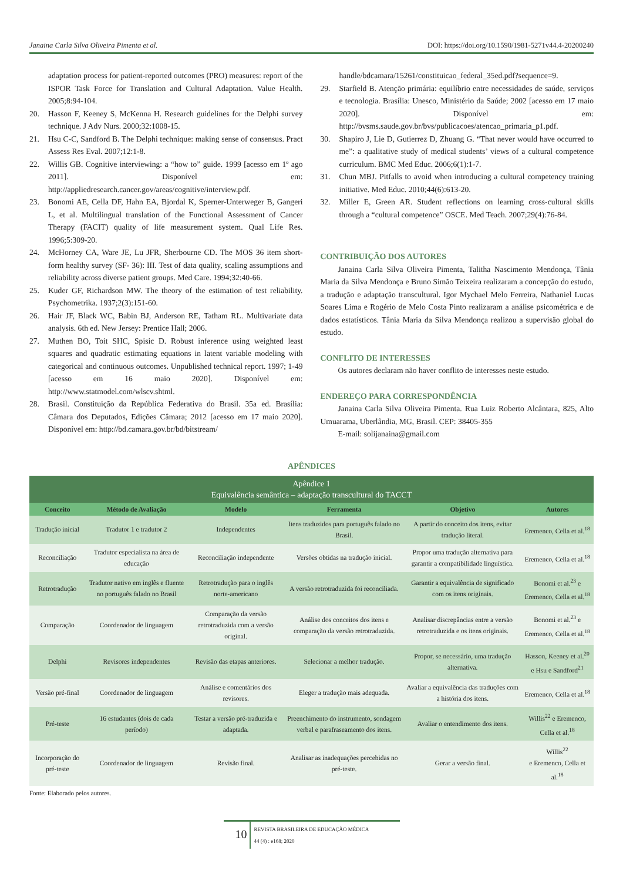Janaina Carla Silva Oliveira Pimenta et al. DOI: https://doi.org/10.1590/1981-5271v44.4-20200240
adaptation process for patient-reported outcomes (PRO) measures: report of the ISPOR Task Force for Translation and Cultural Adaptation. Value Health. 2005;8:94-104.
20. Hasson F, Keeney S, McKenna H. Research guidelines for the Delphi survey technique. J Adv Nurs. 2000;32:1008-15.
21. Hsu C-C, Sandford B. The Delphi technique: making sense of consensus. Pract Assess Res Eval. 2007;12:1-8.
22. Willis GB. Cognitive interviewing: a “how to” guide. 1999 [acesso em 1º ago 2011]. Disponível em: http://appliedresearch.cancer.gov/areas/cognitive/interview.pdf.
23. Bonomi AE, Cella DF, Hahn EA, Bjordal K, Sperner-Unterweger B, Gangeri L, et al. Multilingual translation of the Functional Assessment of Cancer Therapy (FACIT) quality of life measurement system. Qual Life Res. 1996;5:309-20.
24. McHorney CA, Ware JE, Lu JFR, Sherbourne CD. The MOS 36 item short-form healthy survey (SF- 36): III. Test of data quality, scaling assumptions and reliability across diverse patient groups. Med Care. 1994;32:40-66.
25. Kuder GF, Richardson MW. The theory of the estimation of test reliability. Psychometrika. 1937;2(3):151-60.
26. Hair JF, Black WC, Babin BJ, Anderson RE, Tatham RL. Multivariate data analysis. 6th ed. New Jersey: Prentice Hall; 2006.
27. Muthen BO, Toit SHC, Spisic D. Robust inference using weighted least squares and quadratic estimating equations in latent variable modeling with categorical and continuous outcomes. Unpublished technical report. 1997; 1-49 [acesso em 16 maio 2020]. Disponível em: http://www.statmodel.com/wlscv.shtml.
28. Brasil. Constituição da República Federativa do Brasil. 35a ed. Brasília: Câmara dos Deputados, Edições Câmara; 2012 [acesso em 17 maio 2020]. Disponível em: http://bd.camara.gov.br/bd/bitstream/
handle/bdcamara/15261/constituicao_federal_35ed.pdf?sequence=9.
29. Starfield B. Atenção primária: equilíbrio entre necessidades de saúde, serviços e tecnologia. Brasília: Unesco, Ministério da Saúde; 2002 [acesso em 17 maio 2020]. Disponível em: http://bvsms.saude.gov.br/bvs/publicacoes/atencao_primaria_p1.pdf.
30. Shapiro J, Lie D, Gutierrez D, Zhuang G. “That never would have occurred to me”: a qualitative study of medical students’ views of a cultural competence curriculum. BMC Med Educ. 2006;6(1):1-7.
31. Chun MBJ. Pitfalls to avoid when introducing a cultural competency training initiative. Med Educ. 2010;44(6):613-20.
32. Miller E, Green AR. Student reflections on learning cross-cultural skills through a “cultural competence” OSCE. Med Teach. 2007;29(4):76-84.
CONTRIBUIÇÃO DOS AUTORES
Janaina Carla Silva Oliveira Pimenta, Talitha Nascimento Mendonça, Tânia Maria da Silva Mendonça e Bruno Simão Teixeira realizaram a concepção do estudo, a tradução e adaptação transcultural. Igor Mychael Melo Ferreira, Nathaniel Lucas Soares Lima e Rogério de Melo Costa Pinto realizaram a análise psicométrica e de dados estatísticos. Tânia Maria da Silva Mendonça realizou a supervisão global do estudo.
CONFLITO DE INTERESSES
Os autores declaram não haver conflito de interesses neste estudo.
ENDEREÇO PARA CORRESPONDÊNCIA
Janaina Carla Silva Oliveira Pimenta. Rua Luiz Roberto Alcântara, 825, Alto Umuarama, Uberlândia, MG, Brasil. CEP: 38405-355
E-mail: solijanaina@gmail.com
APÊNDICES
| Apêndice 1 Equivalência semântica – adaptação transcultural do TACCT | | | | | |
| Conceito | Método de Avaliação | Modelo | Ferramenta | Objetivo | Autores |
| Tradução inicial | Tradutor 1 e tradutor 2 | Independentes | Itens traduzidos para português falado no Brasil. | A partir do conceito dos itens, evitar tradução literal. | Eremenco, Cella et al.<sup>18</sup> |
| Reconciliação | Tradutor especialista na área de educação | Reconciliação independente | Versões obtidas na tradução inicial. | Propor uma tradução alternativa para garantir a compatibilidade linguística. | Eremenco, Cella et al.<sup>18</sup> |
| Retrotradução | Tradutor nativo em inglês e fluente no português falado no Brasil | Retrotradução para o inglês norte-americano | A versão retrotraduzida foi reconciliada. | Garantir a equivalência de significado com os itens originais. | Bonomi et al.<sup>23</sup> e Eremenco, Cella et al.<sup>18</sup> |
| Comparação | Coordenador de linguagem | Comparação da versão retrotraduzida com a versão original. | Análise dos conceitos dos itens e comparação da versão retrotraduzida. | Analisar discrepâncias entre a versão retrotraduzida e os itens originais. | Bonomi et al.<sup>23</sup> e Eremenco, Cella et al.<sup>18</sup> |
| Delphi | Revisores independentes | Revisão das etapas anteriores. | Selecionar a melhor tradução. | Propor, se necessário, uma tradução alternativa. | Hasson, Keeney et al.<sup>20</sup> e Hsu e Sandford<sup>21</sup> |
| Versão pré-final | Coordenador de linguagem | Análise e comentários dos revisores. | Eleger a tradução mais adequada. | Avaliar a equivalência das traduções com a história dos itens. | Eremenco, Cella et al.<sup>18</sup> |
| Pré-teste | 16 estudantes (dois de cada período) | Testar a versão pré-traduzida e adaptada. | Preenchimento do instrumento, sondagem verbal e parafraseamento dos itens. | Avaliar o entendimento dos itens. | Willis<sup>22</sup> e Eremenco, Cella et al.<sup>18</sup> |
| Incorporação do pré-teste | Coordenador de linguagem | Revisão final. | Analisar as inadequações percebidas no pré-teste. | Gerar a versão final. | Willis<sup>22</sup> e Eremenco, Cella et al.<sup>18</sup> |
Fonte: Elaborado pelos autores.
10
REVISTA BRASILEIRA DE EDUCAÇÃO MÉDICA
44 (4) : e168; 2020